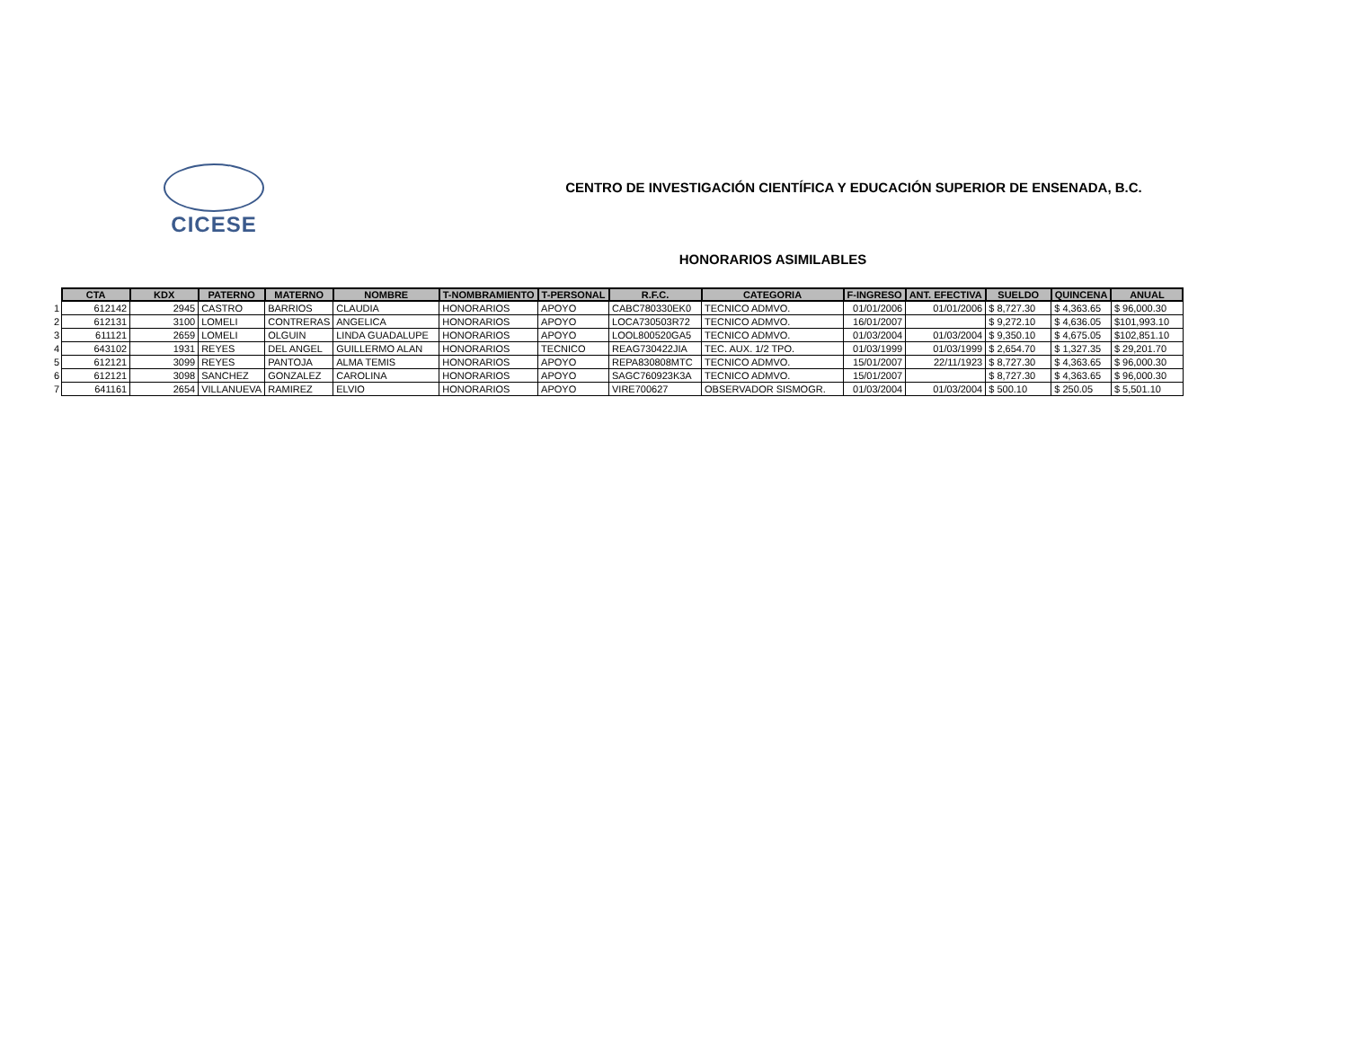CICESE
CENTRO DE INVESTIGACIÓN CIENTÍFICA Y EDUCACIÓN SUPERIOR DE ENSENADA, B.C.
HONORARIOS ASIMILABLES
| | CTA | KDX | PATERNO | MATERNO | NOMBRE | T-NOMBRAMIENTO | T-PERSONAL | R.F.C. | CATEGORIA | F-INGRESO | ANT. EFECTIVA | SUELDO | QUINCENA | ANUAL |
| --- | --- | --- | --- | --- | --- | --- | --- | --- | --- | --- | --- | --- | --- | --- |
| 1 | 612142 | 2945 | CASTRO | BARRIOS | CLAUDIA | HONORARIOS | APOYO | CABC780330EK0 | TECNICO ADMVO. | 01/01/2006 | 01/01/2006 | $ 8,727.30 | $ 4,363.65 | $ 96,000.30 |
| 2 | 612131 | 3100 | LOMELI | CONTRERAS | ANGELICA | HONORARIOS | APOYO | LOCA730503R72 | TECNICO ADMVO. | 16/01/2007 | | $ 9,272.10 | $ 4,636.05 | $101,993.10 |
| 3 | 611121 | 2659 | LOMELI | OLGUIN | LINDA GUADALUPE | HONORARIOS | APOYO | LOOL800520GA5 | TECNICO ADMVO. | 01/03/2004 | 01/03/2004 | $ 9,350.10 | $ 4,675.05 | $102,851.10 |
| 4 | 643102 | 1931 | REYES | DEL ANGEL | GUILLERMO ALAN | HONORARIOS | TECNICO | REAG730422JIA | TEC. AUX. 1/2 TPO. | 01/03/1999 | 01/03/1999 | $ 2,654.70 | $ 1,327.35 | $ 29,201.70 |
| 5 | 612121 | 3099 | REYES | PANTOJA | ALMA TEMIS | HONORARIOS | APOYO | REPA830808MTC | TECNICO ADMVO. | 15/01/2007 | 22/11/1923 | $ 8,727.30 | $ 4,363.65 | $ 96,000.30 |
| 6 | 612121 | 3098 | SANCHEZ | GONZALEZ | CAROLINA | HONORARIOS | APOYO | SAGC760923K3A | TECNICO ADMVO. | 15/01/2007 | | $ 8,727.30 | $ 4,363.65 | $ 96,000.30 |
| 7 | 641161 | 2654 | VILLANUEVA | RAMIREZ | ELVIO | HONORARIOS | APOYO | VIRE700627 | OBSERVADOR SISMOGR. | 01/03/2004 | 01/03/2004 | $ 500.10 | $ 250.05 | $ 5,501.10 |